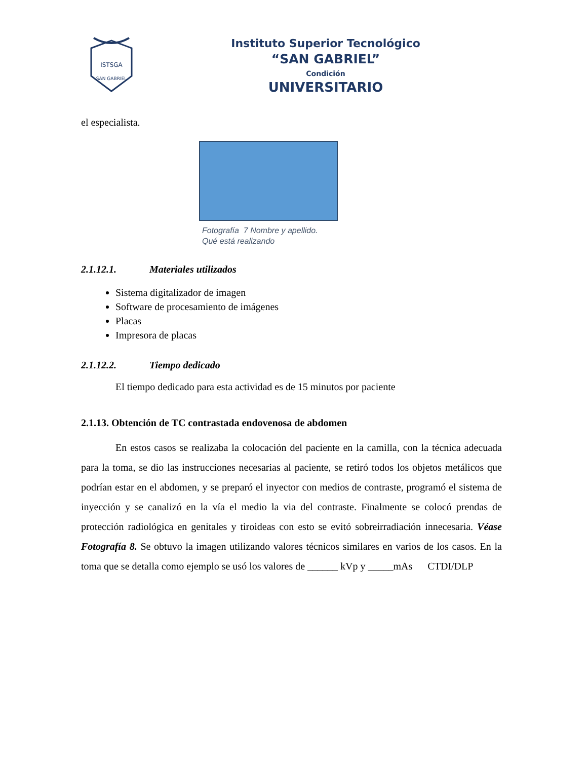ISTSGA
SAN GABRIEL
Instituto Superior Tecnológico
“SAN GABRIEL”
Condición
UNIVERSITARIO
el especialista.
Fotografía 7 Nombre y apellido.
Qué está realizando
2.1.12.1. Materiales utilizados
Sistema digitalizador de imagen
Software de procesamiento de imágenes
Placas
Impresora de placas
2.1.12.2. Tiempo dedicado
El tiempo dedicado para esta actividad es de 15 minutos por paciente
2.1.13. Obtención de TC contrastada endovenosa de abdomen
En estos casos se realizaba la colocación del paciente en la camilla, con la técnica adecuada para la toma, se dio las instrucciones necesarias al paciente, se retiró todos los objetos metálicos que podrían estar en el abdomen, y se preparó el inyector con medios de contraste, programó el sistema de inyección y se canalizó en la vía el medio la via del contraste. Finalmente se colocó prendas de protección radiológica en genitales y tiroideas con esto se evitó sobreirradiación innecesaria. Véase Fotografía 8. Se obtuvo la imagen utilizando valores técnicos similares en varios de los casos. En la toma que se detalla como ejemplo se usó los valores de ______ kVp y _____mAs CTDI/DLP